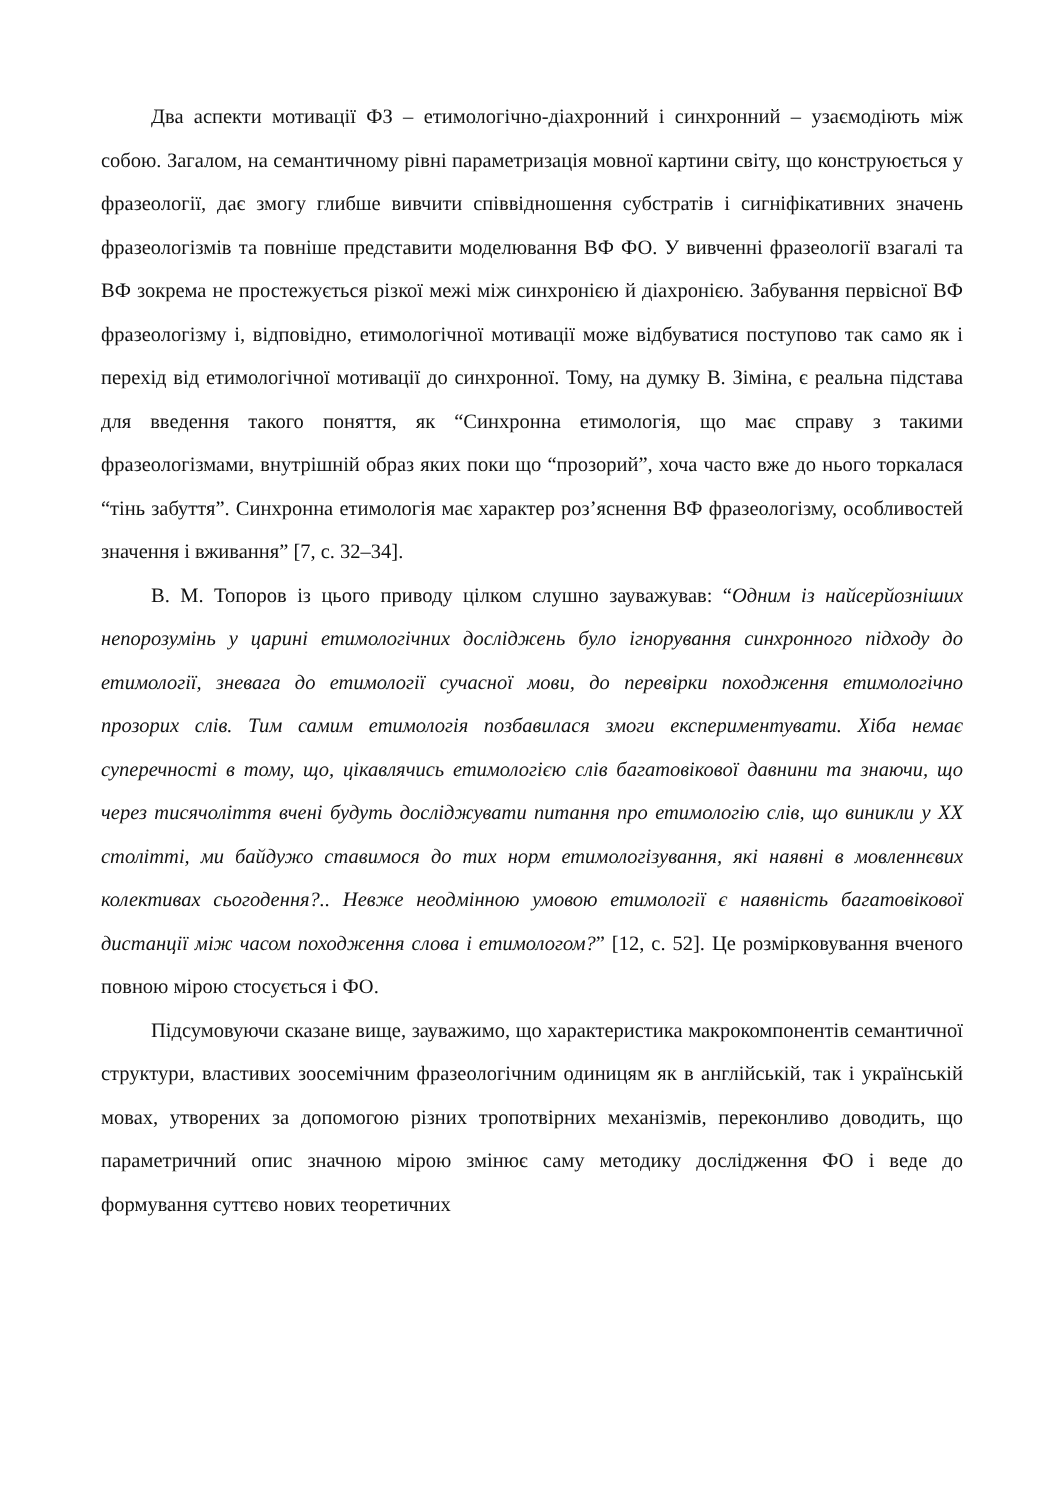Два аспекти мотивації ФЗ – етимологічно-діахронний і синхронний – узаємодіють між собою. Загалом, на семантичному рівні параметризація мовної картини світу, що конструюється у фразеології, дає змогу глибше вивчити співвідношення субстратів і сигніфікативних значень фразеологізмів та повніше представити моделювання ВФ ФО. У вивченні фразеології взагалі та ВФ зокрема не простежується різкої межі між синхронією й діахронією. Забування первісної ВФ фразеологізму і, відповідно, етимологічної мотивації може відбуватися поступово так само як і перехід від етимологічної мотивації до синхронної. Тому, на думку В. Зіміна, є реальна підстава для введення такого поняття, як “Синхронна етимологія, що має справу з такими фразеологізмами, внутрішній образ яких поки що “прозорий”, хоча часто вже до нього торкалася “тінь забуття”. Синхронна етимологія має характер роз’яснення ВФ фразеологізму, особливостей значення і вживання” [7, с. 32–34].
В. М. Топоров із цього приводу цілком слушно зауважував: “Одним із найсерйозніших непорозумінь у царині етимологічних досліджень було ігнорування синхронного підходу до етимології, зневага до етимології сучасної мови, до перевірки походження етимологічно прозорих слів. Тим самим етимологія позбавилася змоги експериментувати. Хіба немає суперечності в тому, що, цікавлячись етимологією слів багатовікової давнини та знаючи, що через тисячоліття вчені будуть досліджувати питання про етимологію слів, що виникли у XX столітті, ми байдужо ставимося до тих норм етимологізування, які наявні в мовленнєвих колективах сьогодення?.. Невже неодмінною умовою етимології є наявність багатовікової дистанції між часом походження слова і етимологом?” [12, с. 52]. Це розмірковування вченого повною мірою стосується і ФО.
Підсумовуючи сказане вище, зауважимо, що характеристика макрокомпонентів семантичної структури, властивих зоосемічним фразеологічним одиницям як в англійській, так і українській мовах, утворених за допомогою різних тропотвірних механізмів, переконливо доводить, що параметричний опис значною мірою змінює саму методику дослідження ФО і веде до формування суттєво нових теоретичних